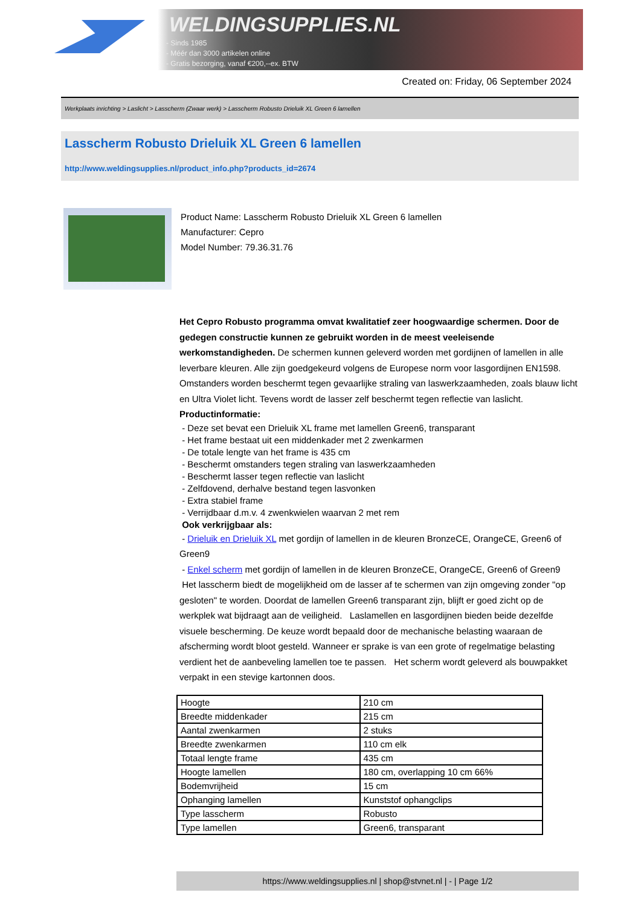WELDINGSUPPLIES.NL
- Sinds 1985
- Méér dan 3000 artikelen online
- Gratis bezorging, vanaf €200,--ex. BTW
Created on: Friday, 06 September 2024
Werkplaats inrichting > Laslicht > Lasscherm (Zwaar werk) > Lasscherm Robusto Drieluik XL Green 6 lamellen
Lasscherm Robusto Drieluik XL Green 6 lamellen
http://www.weldingsupplies.nl/product_info.php?products_id=2674
Product Name: Lasscherm Robusto Drieluik XL Green 6 lamellen
Manufacturer: Cepro
Model Number: 79.36.31.76
Het Cepro Robusto programma omvat kwalitatief zeer hoogwaardige schermen. Door de gedegen constructie kunnen ze gebruikt worden in de meest veeleisende werkomstandigheden. De schermen kunnen geleverd worden met gordijnen of lamellen in alle leverbare kleuren. Alle zijn goedgekeurd volgens de Europese norm voor lasgordijnen EN1598. Omstanders worden beschermt tegen gevaarlijke straling van laswerkzaamheden, zoals blauw licht en Ultra Violet licht. Tevens wordt de lasser zelf beschermt tegen reflectie van laslicht. Productinformatie:
- Deze set bevat een Drieluik XL frame met lamellen Green6, transparant
- Het frame bestaat uit een middenkader met 2 zwenkarmen
- De totale lengte van het frame is 435 cm
- Beschermt omstanders tegen straling van laswerkzaamheden
- Beschermt lasser tegen reflectie van laslicht
- Zelfdovend, derhalve bestand tegen lasvonken
- Extra stabiel frame
- Verrijdbaar d.m.v. 4 zwenkwielen waarvan 2 met rem
Ook verkrijgbaar als:
- Drieluik en Drieluik XL met gordijn of lamellen in de kleuren BronzeCE, OrangeCE, Green6 of Green9
- Enkel scherm met gordijn of lamellen in de kleuren BronzeCE, OrangeCE, Green6 of Green9
Het lasscherm biedt de mogelijkheid om de lasser af te schermen van zijn omgeving zonder "op gesloten" te worden. Doordat de lamellen Green6 transparant zijn, blijft er goed zicht op de werkplek wat bijdraagt aan de veiligheid. Laslamellen en lasgordijnen bieden beide dezelfde visuele bescherming. De keuze wordt bepaald door de mechanische belasting waaraan de afscherming wordt bloot gesteld. Wanneer er sprake is van een grote of regelmatige belasting verdient het de aanbeveling lamellen toe te passen. Het scherm wordt geleverd als bouwpakket verpakt in een stevige kartonnen doos.
| Hoogte | 210 cm |
| Breedte middenkader | 215 cm |
| Aantal zwenkarmen | 2 stuks |
| Breedte zwenkarmen | 110 cm elk |
| Totaal lengte frame | 435 cm |
| Hoogte lamellen | 180 cm, overlapping 10 cm 66% |
| Bodemvrijheid | 15 cm |
| Ophanging lamellen | Kunststof ophangclips |
| Type lasscherm | Robusto |
| Type lamellen | Green6, transparant |
https://www.weldingsupplies.nl | shop@stvnet.nl | - | Page 1/2